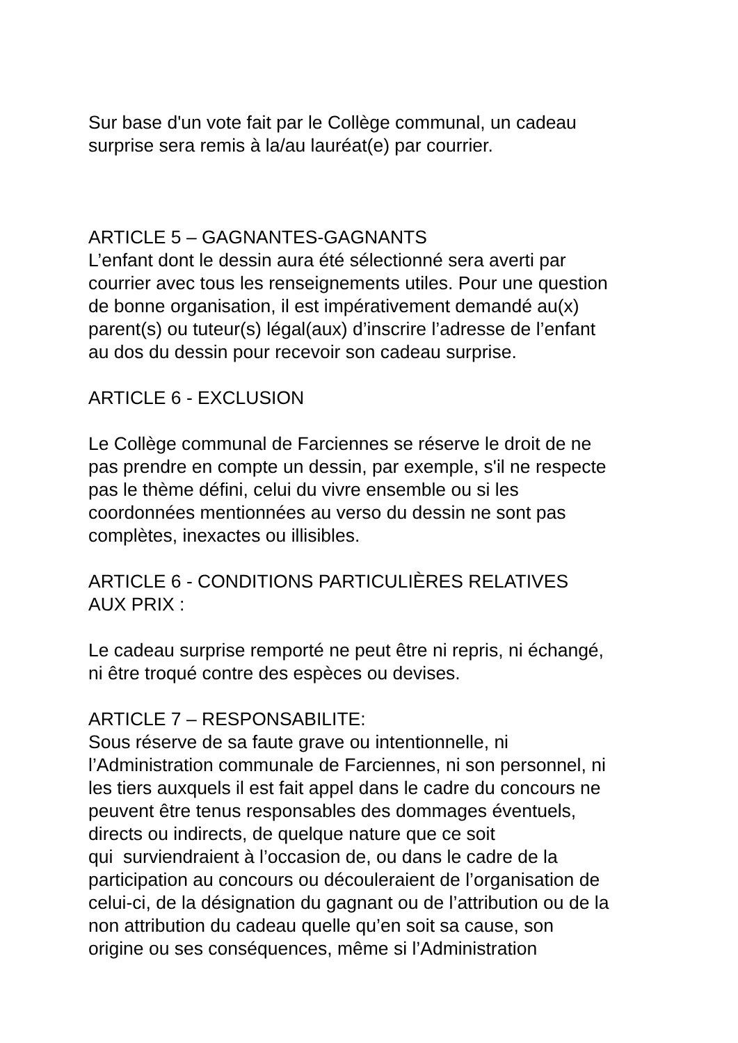Sur base d'un vote fait par le Collège communal, un cadeau
surprise sera remis à la/au lauréat(e) par courrier.
ARTICLE 5 – GAGNANTES-GAGNANTS
L’enfant dont le dessin aura été sélectionné sera averti par
courrier avec tous les renseignements utiles. Pour une question
de bonne organisation, il est impérativement demandé au(x)
parent(s) ou tuteur(s) légal(aux) d’inscrire l’adresse de l’enfant
au dos du dessin pour recevoir son cadeau surprise.
ARTICLE 6 - EXCLUSION
Le Collège communal de Farciennes se réserve le droit de ne
pas prendre en compte un dessin, par exemple, s'il ne respecte
pas le thème défini, celui du vivre ensemble ou si les
coordonnées mentionnées au verso du dessin ne sont pas
complètes, inexactes ou illisibles.
ARTICLE 6 - CONDITIONS PARTICULIÈRES RELATIVES
AUX PRIX :
Le cadeau surprise remporté ne peut être ni repris, ni échangé,
ni être troqué contre des espèces ou devises.
ARTICLE 7 – RESPONSABILITE:
Sous réserve de sa faute grave ou intentionnelle, ni
l’Administration communale de Farciennes, ni son personnel, ni
les tiers auxquels il est fait appel dans le cadre du concours ne
peuvent être tenus responsables des dommages éventuels,
directs ou indirects, de quelque nature que ce soit
qui surviendraient à l’occasion de, ou dans le cadre de la
participation au concours ou découleraient de l’organisation de
celui-ci, de la désignation du gagnant ou de l’attribution ou de la
non attribution du cadeau quelle qu’en soit sa cause, son
origine ou ses conséquences, même si l’Administration